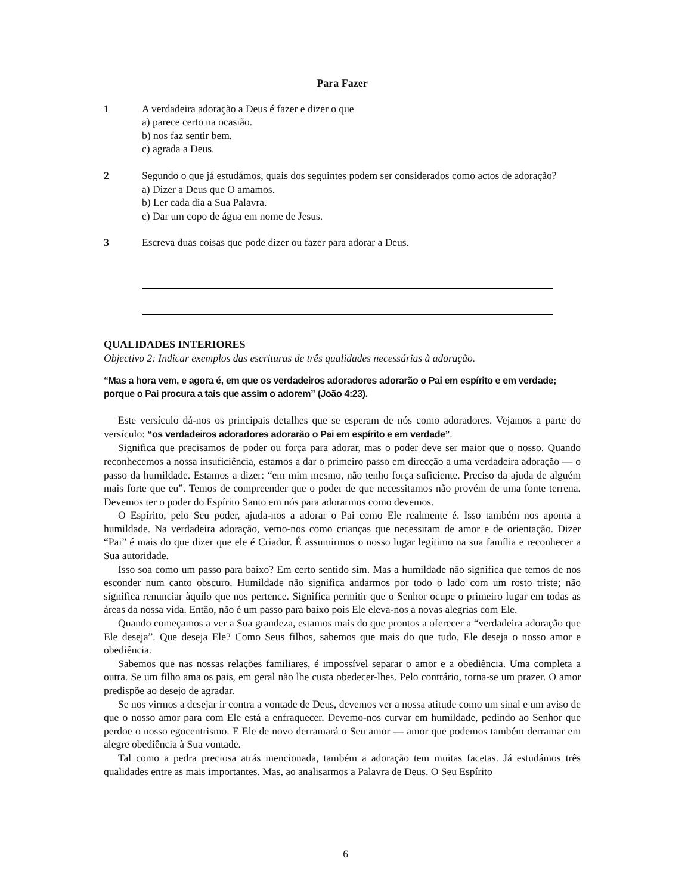Para Fazer
1 A verdadeira adoração a Deus é fazer e dizer o que
a) parece certo na ocasião.
b) nos faz sentir bem.
c) agrada a Deus.
2 Segundo o que já estudámos, quais dos seguintes podem ser considerados como actos de adoração?
a) Dizer a Deus que O amamos.
b) Ler cada dia a Sua Palavra.
c) Dar um copo de água em nome de Jesus.
3 Escreva duas coisas que pode dizer ou fazer para adorar a Deus.
QUALIDADES INTERIORES
Objectivo 2: Indicar exemplos das escrituras de três qualidades necessárias à adoração.
“Mas a hora vem, e agora é, em que os verdadeiros adoradores adorarão o Pai em espírito e em verdade; porque o Pai procura a tais que assim o adorem” (João 4:23).
Este versículo dá-nos os principais detalhes que se esperam de nós como adoradores. Vejamos a parte do versículo: “os verdadeiros adoradores adorarão o Pai em espírito e em verdade”.
Significa que precisamos de poder ou força para adorar, mas o poder deve ser maior que o nosso. Quando reconhecemos a nossa insuficiência, estamos a dar o primeiro passo em direcção a uma verdadeira adoração — o passo da humildade. Estamos a dizer: “em mim mesmo, não tenho força suficiente. Preciso da ajuda de alguém mais forte que eu”. Temos de compreender que o poder de que necessitamos não provém de uma fonte terrena. Devemos ter o poder do Espírito Santo em nós para adorarmos como devemos.
O Espírito, pelo Seu poder, ajuda-nos a adorar o Pai como Ele realmente é. Isso também nos aponta a humildade. Na verdadeira adoração, vemo-nos como crianças que necessitam de amor e de orientação. Dizer “Pai” é mais do que dizer que ele é Criador. É assumirmos o nosso lugar legítimo na sua família e reconhecer a Sua autoridade.
Isso soa como um passo para baixo? Em certo sentido sim. Mas a humildade não significa que temos de nos esconder num canto obscuro. Humildade não significa andarmos por todo o lado com um rosto triste; não significa renunciar àquilo que nos pertence. Significa permitir que o Senhor ocupe o primeiro lugar em todas as áreas da nossa vida. Então, não é um passo para baixo pois Ele eleva-nos a novas alegrias com Ele.
Quando começamos a ver a Sua grandeza, estamos mais do que prontos a oferecer a “verdadeira adoração que Ele deseja”. Que deseja Ele? Como Seus filhos, sabemos que mais do que tudo, Ele deseja o nosso amor e obediência.
Sabemos que nas nossas relações familiares, é impossível separar o amor e a obediência. Uma completa a outra. Se um filho ama os pais, em geral não lhe custa obedecer-lhes. Pelo contrário, torna-se um prazer. O amor predispõe ao desejo de agradar.
Se nos virmos a desejar ir contra a vontade de Deus, devemos ver a nossa atitude como um sinal e um aviso de que o nosso amor para com Ele está a enfraquecer. Devemo-nos curvar em humildade, pedindo ao Senhor que perdoe o nosso egocentrismo. E Ele de novo derramará o Seu amor — amor que podemos também derramar em alegre obediência à Sua vontade.
Tal como a pedra preciosa atrás mencionada, também a adoração tem muitas facetas. Já estudámos três qualidades entre as mais importantes. Mas, ao analisarmos a Palavra de Deus. O Seu Espírito
6